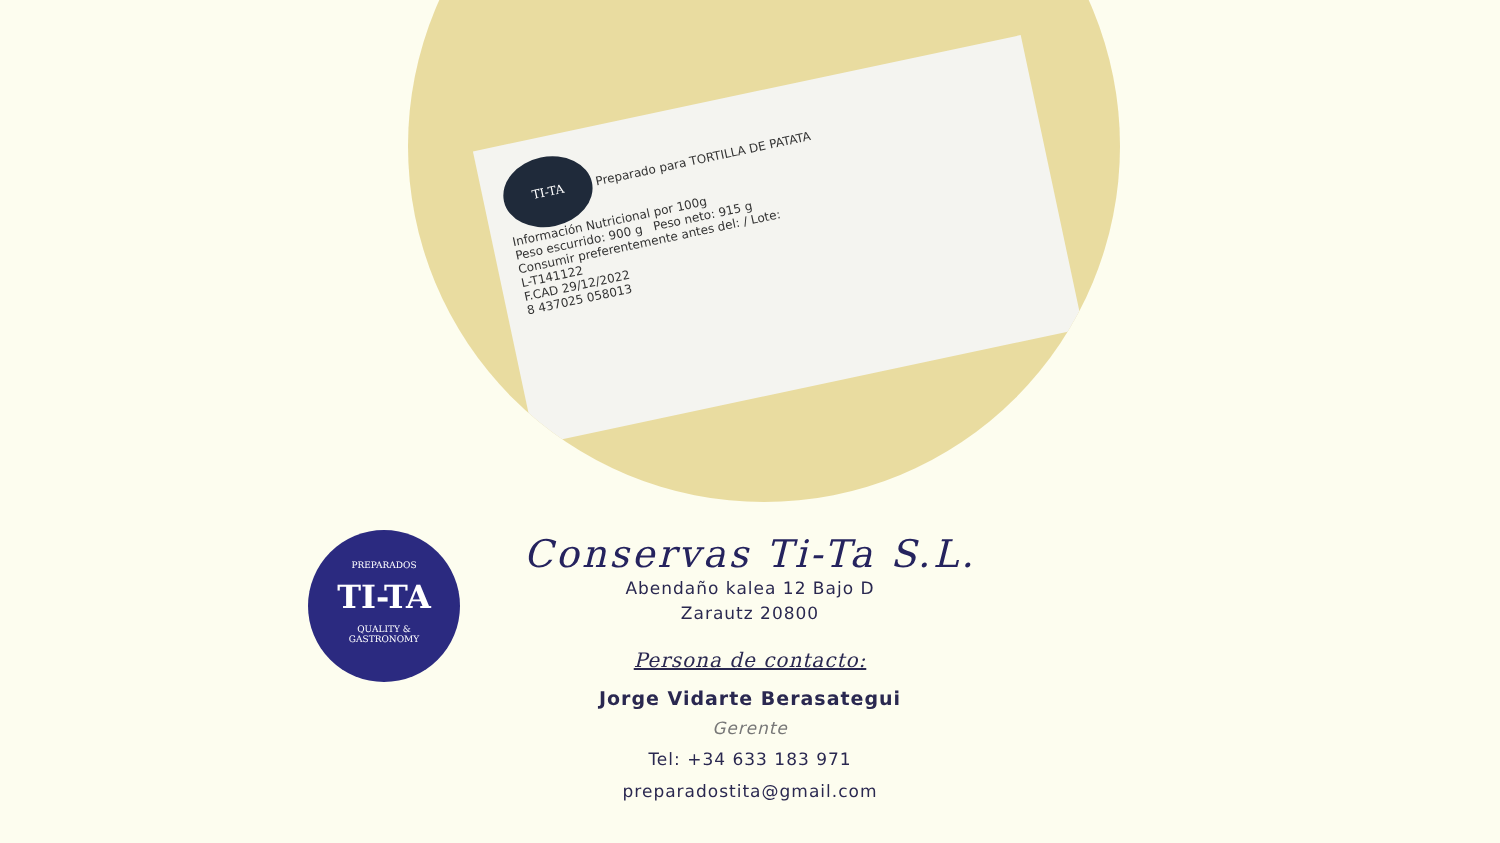TI-TA Preparado para TORTILLA DE PATATA
Información Nutricional por 100g
Peso escurrido: 900 g Peso neto: 915 g
Consumir preferentemente antes del: / Lote:
L-T141122
F.CAD 29/12/2022
8 437025 058013
PREPARADOS
TI-TA
QUALITY &
GASTRONOMY
Conservas Ti-Ta S.L.
Abendaño kalea 12 Bajo D
Zarautz 20800
Persona de contacto:
Jorge Vidarte Berasategui
Gerente
Tel: +34 633 183 971
preparadostita@gmail.com